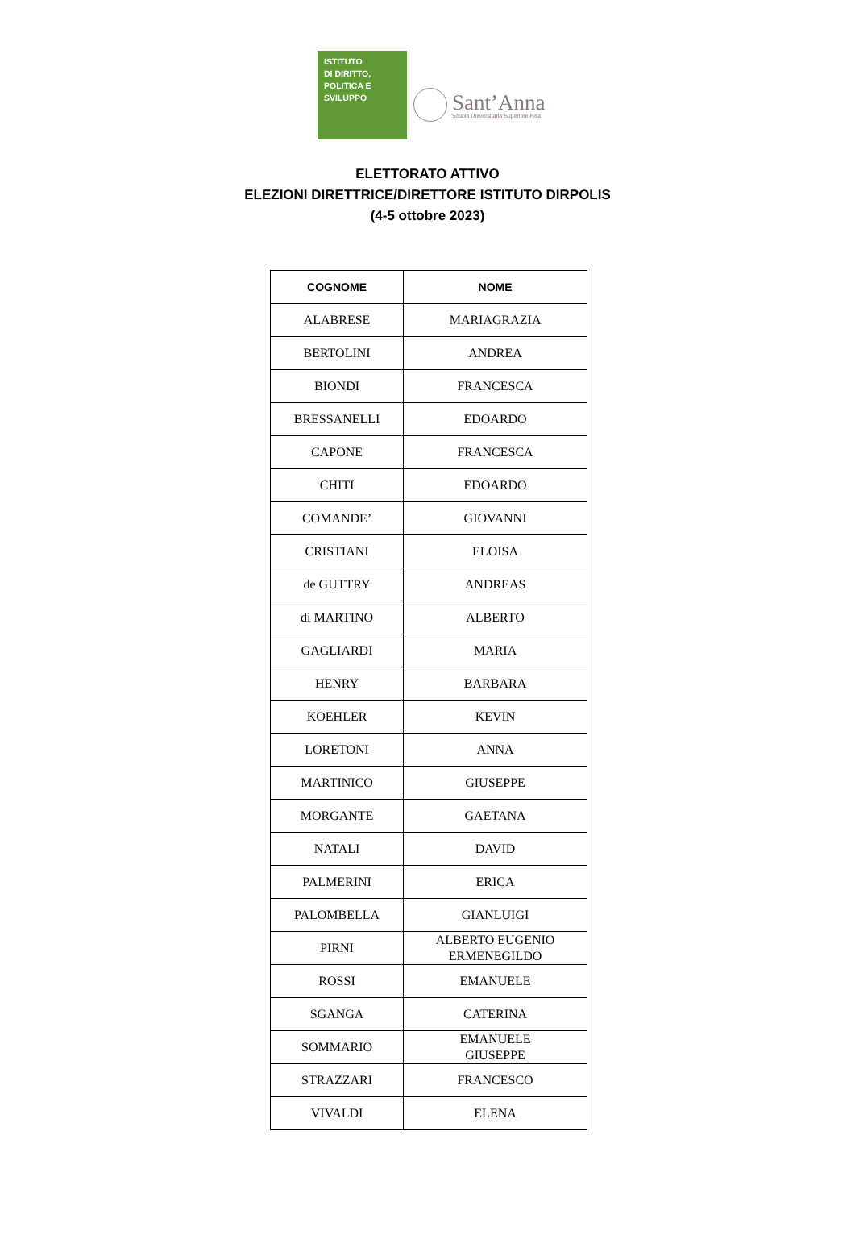ISTITUTO
DI DIRITTO,
POLITICA E
SVILUPPO
Sant’Anna
Scuola Universitaria Superiore Pisa
ELETTORATO ATTIVO
ELEZIONI DIRETTRICE/DIRETTORE ISTITUTO DIRPOLIS
(4-5 ottobre 2023)
| COGNOME | NOME |
| --- | --- |
| ALABRESE | MARIAGRAZIA |
| BERTOLINI | ANDREA |
| BIONDI | FRANCESCA |
| BRESSANELLI | EDOARDO |
| CAPONE | FRANCESCA |
| CHITI | EDOARDO |
| COMANDE’ | GIOVANNI |
| CRISTIANI | ELOISA |
| de GUTTRY | ANDREAS |
| di MARTINO | ALBERTO |
| GAGLIARDI | MARIA |
| HENRY | BARBARA |
| KOEHLER | KEVIN |
| LORETONI | ANNA |
| MARTINICO | GIUSEPPE |
| MORGANTE | GAETANA |
| NATALI | DAVID |
| PALMERINI | ERICA |
| PALOMBELLA | GIANLUIGI |
| PIRNI | ALBERTO EUGENIO ERMENEGILDO |
| ROSSI | EMANUELE |
| SGANGA | CATERINA |
| SOMMARIO | EMANUELE GIUSEPPE |
| STRAZZARI | FRANCESCO |
| VIVALDI | ELENA |